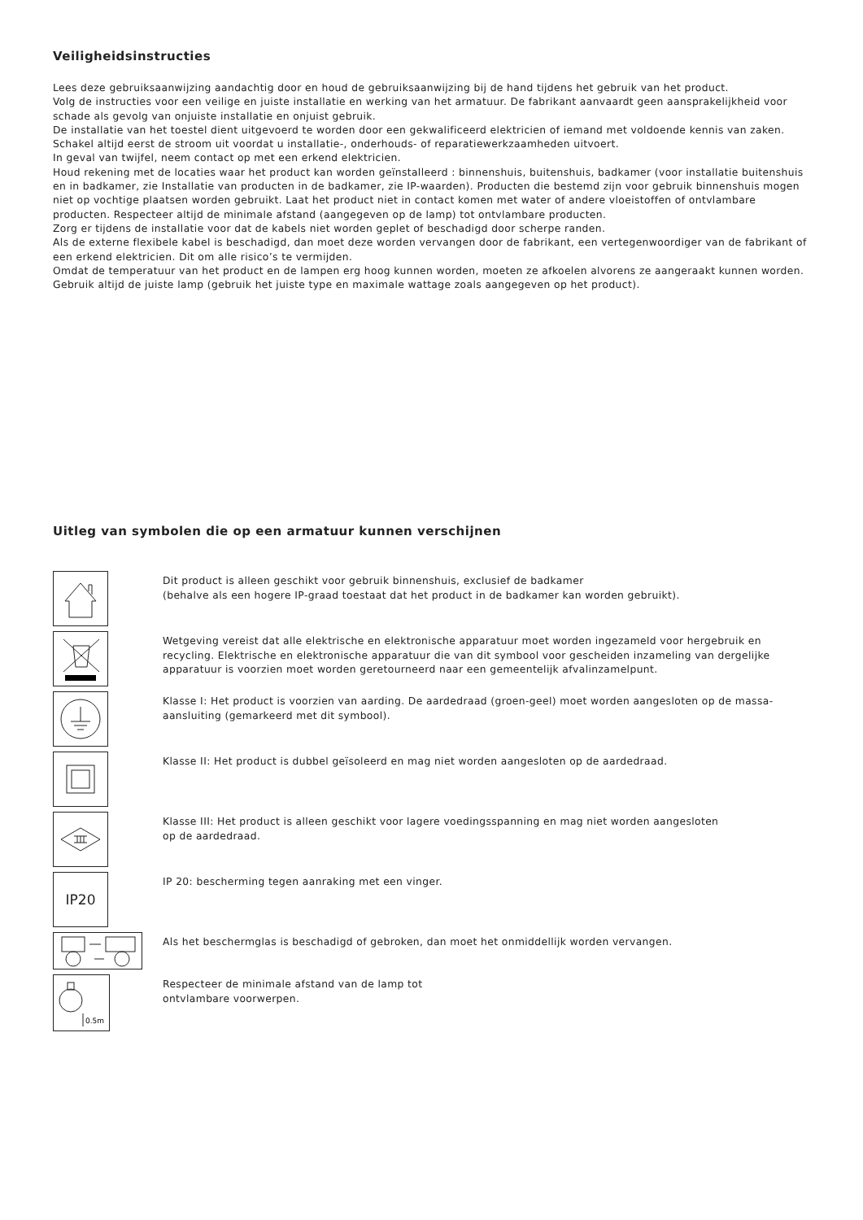Veiligheidsinstructies
Lees deze gebruiksaanwijzing aandachtig door en houd de gebruiksaanwijzing bij de hand tijdens het gebruik van het product.
Volg de instructies voor een veilige en juiste installatie en werking van het armatuur. De fabrikant aanvaardt geen aansprakelijkheid voor schade als gevolg van onjuiste installatie en onjuist gebruik.
De installatie van het toestel dient uitgevoerd te worden door een gekwalificeerd elektricien of iemand met voldoende kennis van zaken. Schakel altijd eerst de stroom uit voordat u installatie-, onderhouds- of reparatiewerkzaamheden uitvoert.
In geval van twijfel, neem contact op met een erkend elektricien.
Houd rekening met de locaties waar het product kan worden geïnstalleerd : binnenshuis, buitenshuis, badkamer (voor installatie buitenshuis en in badkamer, zie Installatie van producten in de badkamer, zie IP-waarden). Producten die bestemd zijn voor gebruik binnenshuis mogen niet op vochtige plaatsen worden gebruikt. Laat het product niet in contact komen met water of andere vloeistoffen of ontvlambare producten. Respecteer altijd de minimale afstand (aangegeven op de lamp) tot ontvlambare producten.
Zorg er tijdens de installatie voor dat de kabels niet worden geplet of beschadigd door scherpe randen.
Als de externe flexibele kabel is beschadigd, dan moet deze worden vervangen door de fabrikant, een vertegenwoordiger van de fabrikant of een erkend elektricien. Dit om alle risico’s te vermijden.
Omdat de temperatuur van het product en de lampen erg hoog kunnen worden, moeten ze afkoelen alvorens ze aangeraakt kunnen worden. Gebruik altijd de juiste lamp (gebruik het juiste type en maximale wattage zoals aangegeven op het product).
Uitleg van symbolen die op een armatuur kunnen verschijnen
Dit product is alleen geschikt voor gebruik binnenshuis, exclusief de badkamer
(behalve als een hogere IP-graad toestaat dat het product in de badkamer kan worden gebruikt).
Wetgeving vereist dat alle elektrische en elektronische apparatuur moet worden ingezameld voor hergebruik en recycling. Elektrische en elektronische apparatuur die van dit symbool voor gescheiden inzameling van dergelijke apparatuur is voorzien moet worden geretourneerd naar een gemeentelijk afvalinzamelpunt.
Klasse I: Het product is voorzien van aarding. De aardedraad (groen-geel) moet worden aangesloten op de massa-aansluiting (gemarkeerd met dit symbool).
Klasse II: Het product is dubbel geïsoleerd en mag niet worden aangesloten op de aardedraad.
Klasse III: Het product is alleen geschikt voor lagere voedingsspanning en mag niet worden aangesloten
op de aardedraad.
IP20
IP 20: bescherming tegen aanraking met een vinger.
Als het beschermglas is beschadigd of gebroken, dan moet het onmiddellijk worden vervangen.
0.5m
Respecteer de minimale afstand van de lamp tot
ontvlambare voorwerpen.